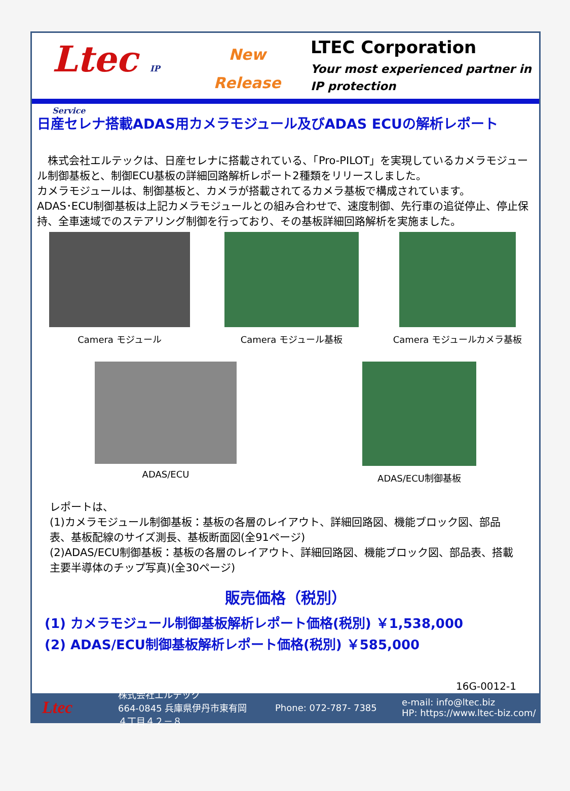Ltec IP Service
New
Release
LTEC Corporation
Your most experienced partner in
IP protection
日産セレナ搭載ADAS用カメラモジュール及びADAS ECUの解析レポート
　株式会社エルテックは、日産セレナに搭載されている、「Pro-PILOT」を実現しているカメラモジュール制御基板と、制御ECU基板の詳細回路解析レポート2種類をリリースしました。
カメラモジュールは、制御基板と、カメラが搭載されてるカメラ基板で構成されています。
ADAS･ECU制御基板は上記カメラモジュールとの組み合わせで、速度制御、先行車の追従停止、停止保持、全車速域でのステアリング制御を行っており、その基板詳細回路解析を実施ました。
Camera モジュール Camera モジュール基板 Camera モジュールカメラ基板
ADAS/ECU ADAS/ECU制御基板
レポートは、
(1)カメラモジュール制御基板：基板の各層のレイアウト、詳細回路図、機能ブロック図、部品表、基板配線のサイズ測長、基板断面図(全91ページ)
(2)ADAS/ECU制御基板：基板の各層のレイアウト、詳細回路図、機能ブロック図、部品表、搭載主要半導体のチップ写真)(全30ページ)
販売価格（税別）
(1) カメラモジュール制御基板解析レポート価格(税別) ￥1,538,000
(2) ADAS/ECU制御基板解析レポート価格(税別) ￥585,000
16G-0012-1
Ltec
株式会社エルテック
664-0845 兵庫県伊丹市東有岡４丁目４２－８
Phone: 072-787- 7385
e-mail: info@ltec.biz
HP: https://www.ltec-biz.com/